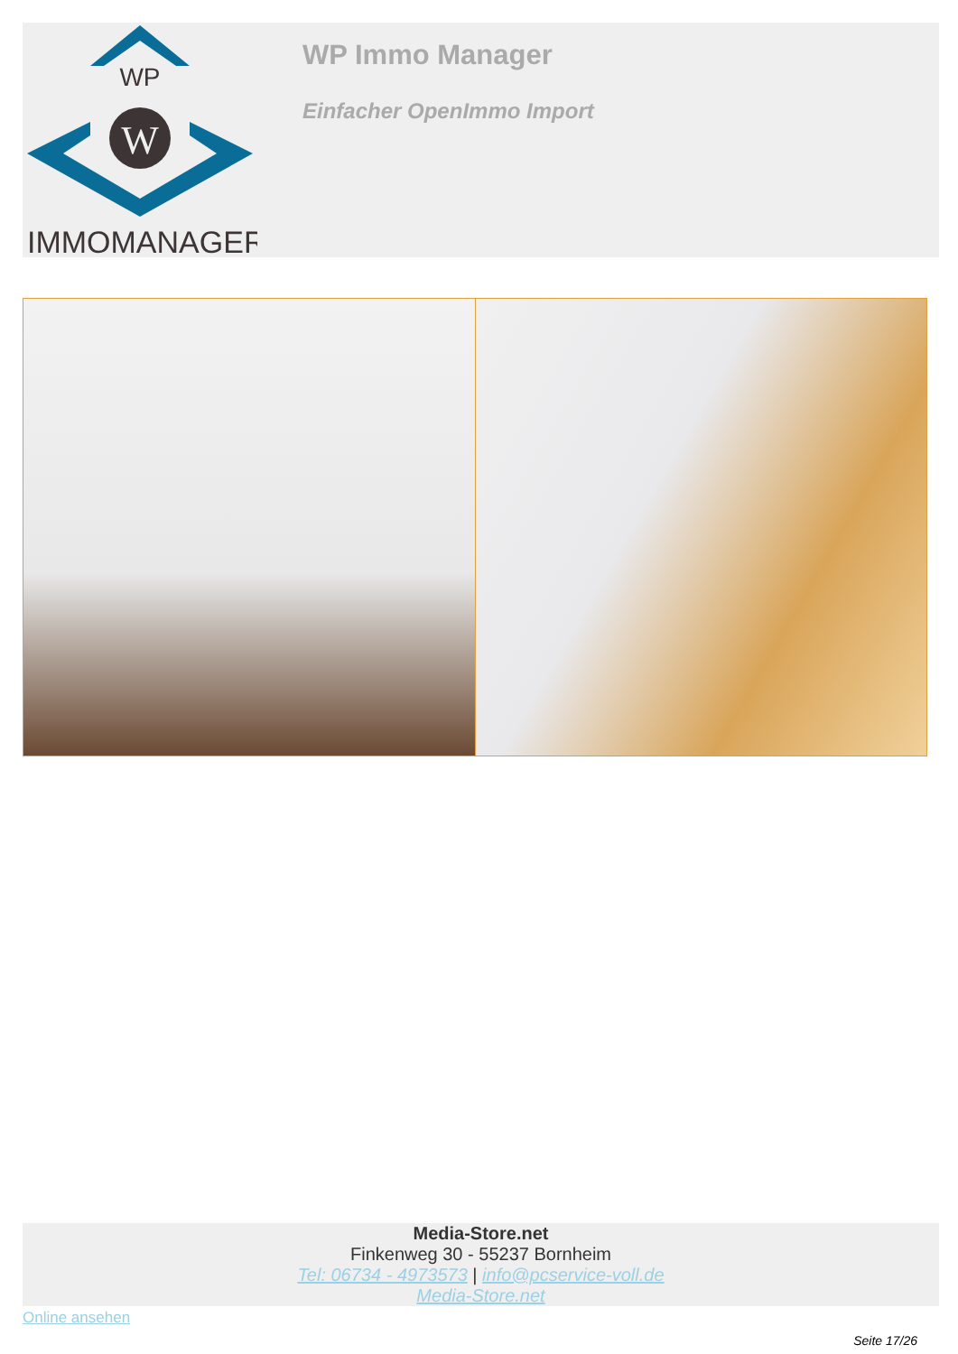WP
W
IMMOMANAGER
WP Immo Manager
Einfacher OpenImmo Import
Media-Store.net
Finkenweg 30 - 55237 Bornheim
Tel: 06734 - 4973573 | info@pcservice-voll.de
Media-Store.net
Online ansehen
Seite 17/26